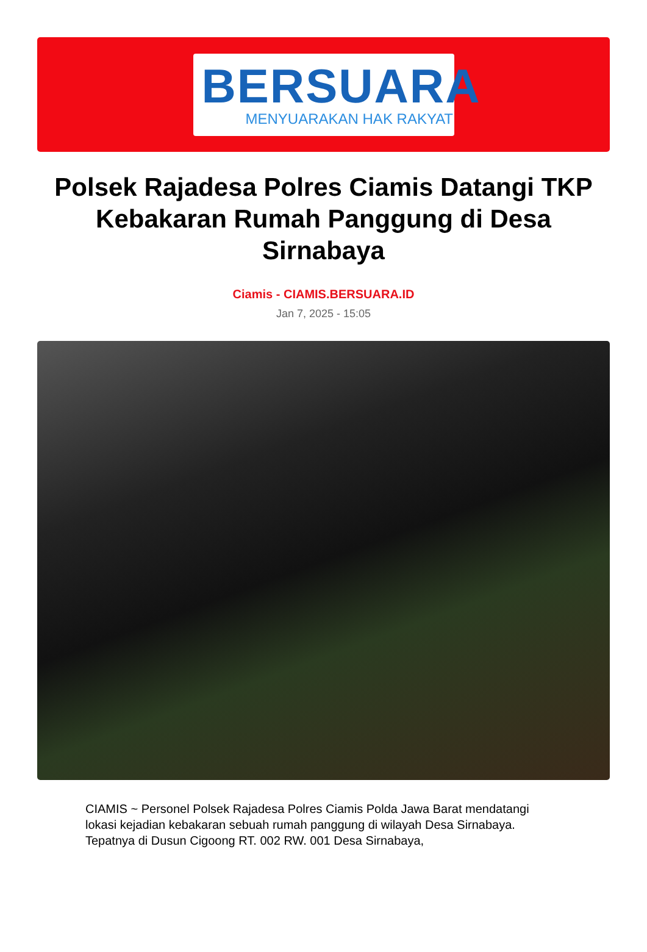BERSUARA
MENYUARAKAN HAK RAKYAT
Polsek Rajadesa Polres Ciamis Datangi TKP Kebakaran Rumah Panggung di Desa Sirnabaya
Ciamis - CIAMIS.BERSUARA.ID
Jan 7, 2025 - 15:05
CIAMIS ~ Personel Polsek Rajadesa Polres Ciamis Polda Jawa Barat mendatangi lokasi kejadian kebakaran sebuah rumah panggung di wilayah Desa Sirnabaya. Tepatnya di Dusun Cigoong RT. 002 RW. 001 Desa Sirnabaya,